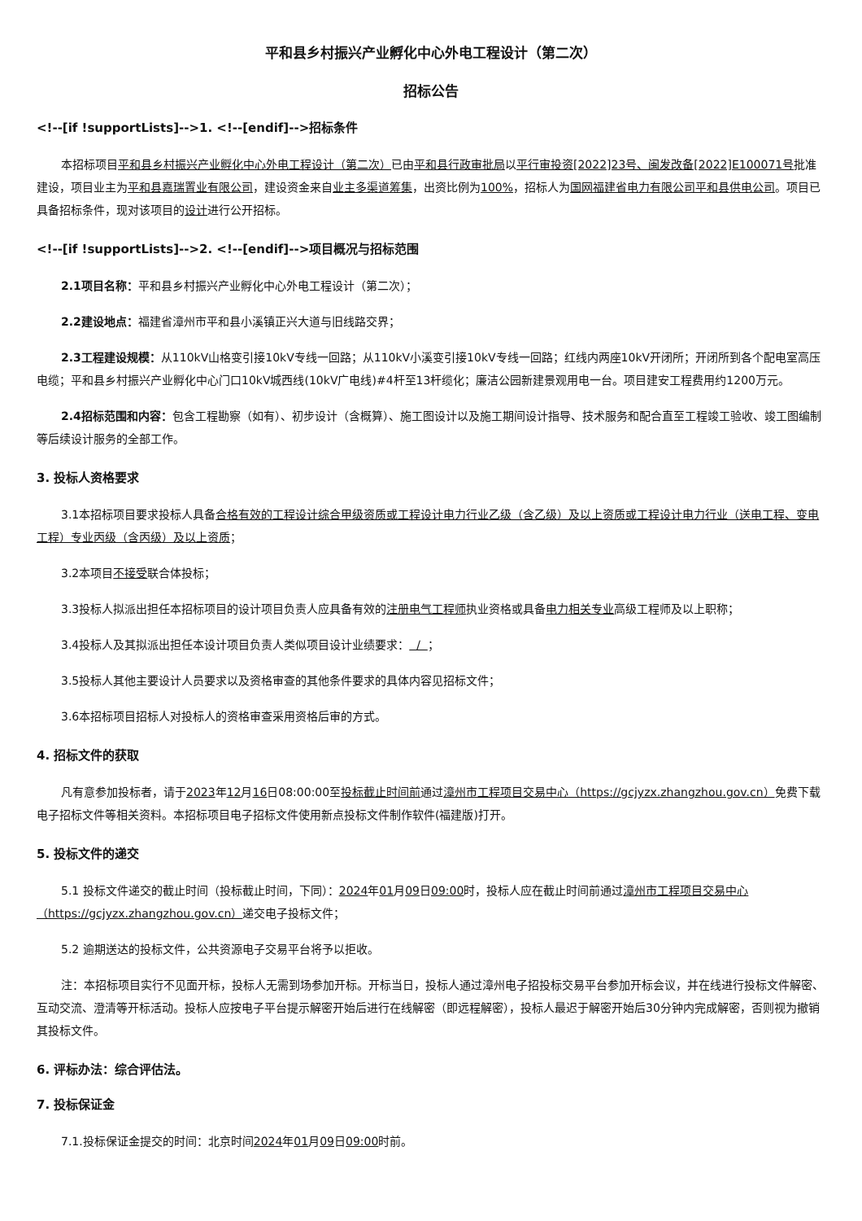平和县乡村振兴产业孵化中心外电工程设计（第二次）
招标公告
<!--[if !supportLists]-->1. <!--[endif]-->招标条件
本招标项目平和县乡村振兴产业孵化中心外电工程设计（第二次）已由平和县行政审批局以平行审投资[2022]23号、闽发改备[2022]E100071号批准建设，项目业主为平和县嘉瑞置业有限公司，建设资金来自业主多渠道筹集，出资比例为100%，招标人为国网福建省电力有限公司平和县供电公司。项目已具备招标条件，现对该项目的设计进行公开招标。
<!--[if !supportLists]-->2. <!--[endif]-->项目概况与招标范围
2.1项目名称：平和县乡村振兴产业孵化中心外电工程设计（第二次）；
2.2建设地点：福建省漳州市平和县小溪镇正兴大道与旧线路交界；
2.3工程建设规模：从110kV山格变引接10kV专线一回路；从110kV小溪变引接10kV专线一回路；红线内两座10kV开闭所；开闭所到各个配电室高压电缆；平和县乡村振兴产业孵化中心门口10kV城西线(10kV广电线)#4杆至13杆缆化；廉洁公园新建景观用电一台。项目建安工程费用约1200万元。
2.4招标范围和内容：包含工程勘察（如有）、初步设计（含概算）、施工图设计以及施工期间设计指导、技术服务和配合直至工程竣工验收、竣工图编制等后续设计服务的全部工作。
3. 投标人资格要求
3.1本招标项目要求投标人具备合格有效的工程设计综合甲级资质或工程设计电力行业乙级（含乙级）及以上资质或工程设计电力行业（送电工程、变电工程）专业丙级（含丙级）及以上资质；
3.2本项目不接受联合体投标；
3.3投标人拟派出担任本招标项目的设计项目负责人应具备有效的注册电气工程师执业资格或具备电力相关专业高级工程师及以上职称；
3.4投标人及其拟派出担任本设计项目负责人类似项目设计业绩要求： / ；
3.5投标人其他主要设计人员要求以及资格审查的其他条件要求的具体内容见招标文件；
3.6本招标项目招标人对投标人的资格审查采用资格后审的方式。
4. 招标文件的获取
凡有意参加投标者，请于2023年12月16日08:00:00至投标截止时间前通过漳州市工程项目交易中心（https://gcjyzx.zhangzhou.gov.cn）免费下载电子招标文件等相关资料。本招标项目电子招标文件使用新点投标文件制作软件(福建版)打开。
5. 投标文件的递交
5.1 投标文件递交的截止时间（投标截止时间，下同）：2024年01月09日09:00时，投标人应在截止时间前通过漳州市工程项目交易中心（https://gcjyzx.zhangzhou.gov.cn）递交电子投标文件；
5.2 逾期送达的投标文件，公共资源电子交易平台将予以拒收。
注：本招标项目实行不见面开标，投标人无需到场参加开标。开标当日，投标人通过漳州电子招投标交易平台参加开标会议，并在线进行投标文件解密、互动交流、澄清等开标活动。投标人应按电子平台提示解密开始后进行在线解密（即远程解密），投标人最迟于解密开始后30分钟内完成解密，否则视为撤销其投标文件。
6. 评标办法：综合评估法。
7. 投标保证金
7.1.投标保证金提交的时间：北京时间2024年01月09日09:00时前。